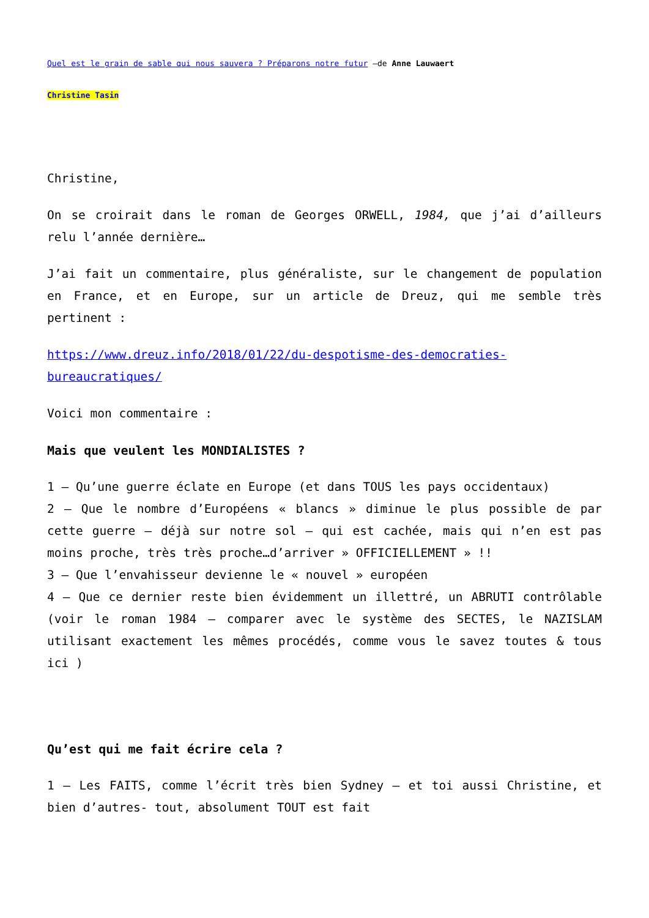Quel est le grain de sable qui nous sauvera ? Préparons notre futur –de Anne Lauwaert
Christine Tasin
Christine,
On se croirait dans le roman de Georges ORWELL, 1984, que j’ai d’ailleurs relu l’année dernière…
J’ai fait un commentaire, plus généraliste, sur le changement de population en France, et en Europe, sur un article de Dreuz, qui me semble très pertinent :
https://www.dreuz.info/2018/01/22/du-despotisme-des-democraties-bureaucratiques/
Voici mon commentaire :
Mais que veulent les MONDIALISTES ?
1 – Qu’une guerre éclate en Europe (et dans TOUS les pays occidentaux)
2 – Que le nombre d’Européens « blancs » diminue le plus possible de par cette guerre – déjà sur notre sol – qui est cachée, mais qui n’en est pas moins proche, très très proche…d’arriver » OFFICIELLEMENT » !!
3 – Que l’envahisseur devienne le « nouvel » européen
4 – Que ce dernier reste bien évidemment un illettré, un ABRUTI contrôlable (voir le roman 1984 – comparer avec le système des SECTES, le NAZISLAM utilisant exactement les mêmes procédés, comme vous le savez toutes & tous ici )
Qu’est qui me fait écrire cela ?
1 – Les FAITS, comme l’écrit très bien Sydney – et toi aussi Christine, et bien d’autres- tout, absolument TOUT est fait